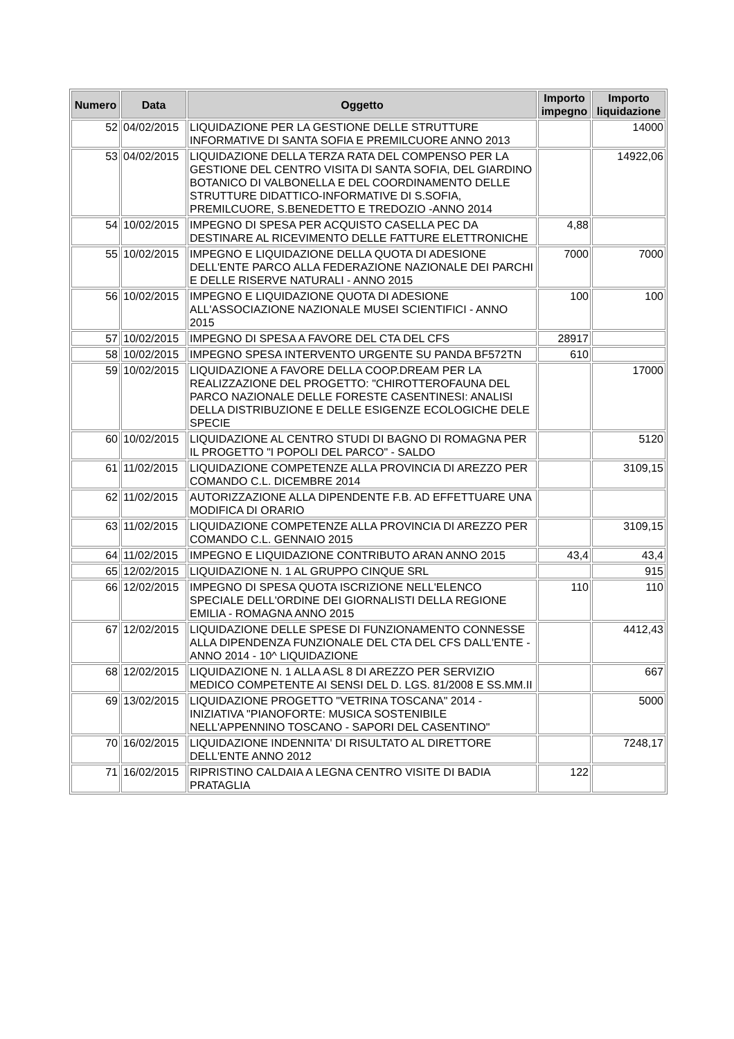| Numero | Data | Oggetto | Importo impegno | Importo liquidazione |
| --- | --- | --- | --- | --- |
| 52 | 04/02/2015 | LIQUIDAZIONE PER LA GESTIONE DELLE STRUTTURE INFORMATIVE DI SANTA SOFIA E PREMILCUORE ANNO 2013 | | 14000 |
| 53 | 04/02/2015 | LIQUIDAZIONE DELLA TERZA RATA DEL COMPENSO PER LA GESTIONE DEL CENTRO VISITA DI SANTA SOFIA, DEL GIARDINO BOTANICO DI VALBONELLA E DEL COORDINAMENTO DELLE STRUTTURE DIDATTICO-INFORMATIVE DI S.SOFIA, PREMILCUORE, S.BENEDETTO E TREDOZIO -ANNO 2014 | | 14922,06 |
| 54 | 10/02/2015 | IMPEGNO DI SPESA PER ACQUISTO CASELLA PEC DA DESTINARE AL RICEVIMENTO DELLE FATTURE ELETTRONICHE | 4,88 | |
| 55 | 10/02/2015 | IMPEGNO E LIQUIDAZIONE DELLA QUOTA DI ADESIONE DELL'ENTE PARCO ALLA FEDERAZIONE NAZIONALE DEI PARCHI E DELLE RISERVE NATURALI - ANNO 2015 | 7000 | 7000 |
| 56 | 10/02/2015 | IMPEGNO E LIQUIDAZIONE QUOTA DI ADESIONE ALL'ASSOCIAZIONE NAZIONALE MUSEI SCIENTIFICI - ANNO 2015 | 100 | 100 |
| 57 | 10/02/2015 | IMPEGNO DI SPESA A FAVORE DEL CTA DEL CFS | 28917 | |
| 58 | 10/02/2015 | IMPEGNO SPESA INTERVENTO URGENTE SU PANDA BF572TN | 610 | |
| 59 | 10/02/2015 | LIQUIDAZIONE A FAVORE DELLA COOP.DREAM PER LA REALIZZAZIONE DEL PROGETTO: "CHIROTTEROFAUNA DEL PARCO NAZIONALE DELLE FORESTE CASENTINESI: ANALISI DELLA DISTRIBUZIONE E DELLE ESIGENZE ECOLOGICHE DELE SPECIE | | 17000 |
| 60 | 10/02/2015 | LIQUIDAZIONE AL CENTRO STUDI DI BAGNO DI ROMAGNA PER IL PROGETTO "I POPOLI DEL PARCO" - SALDO | | 5120 |
| 61 | 11/02/2015 | LIQUIDAZIONE COMPETENZE ALLA PROVINCIA DI AREZZO PER COMANDO C.L. DICEMBRE 2014 | | 3109,15 |
| 62 | 11/02/2015 | AUTORIZZAZIONE ALLA DIPENDENTE F.B. AD EFFETTUARE UNA MODIFICA DI ORARIO | | |
| 63 | 11/02/2015 | LIQUIDAZIONE COMPETENZE ALLA PROVINCIA DI AREZZO PER COMANDO C.L. GENNAIO 2015 | | 3109,15 |
| 64 | 11/02/2015 | IMPEGNO E LIQUIDAZIONE CONTRIBUTO ARAN ANNO 2015 | 43,4 | 43,4 |
| 65 | 12/02/2015 | LIQUIDAZIONE N. 1 AL GRUPPO CINQUE SRL | | 915 |
| 66 | 12/02/2015 | IMPEGNO DI SPESA QUOTA ISCRIZIONE NELL'ELENCO SPECIALE DELL'ORDINE DEI GIORNALISTI DELLA REGIONE EMILIA - ROMAGNA ANNO 2015 | 110 | 110 |
| 67 | 12/02/2015 | LIQUIDAZIONE DELLE SPESE DI FUNZIONAMENTO CONNESSE ALLA DIPENDENZA FUNZIONALE DEL CTA DEL CFS DALL'ENTE - ANNO 2014 - 10^ LIQUIDAZIONE | | 4412,43 |
| 68 | 12/02/2015 | LIQUIDAZIONE N. 1 ALLA ASL 8 DI AREZZO PER SERVIZIO MEDICO COMPETENTE AI SENSI DEL D. LGS. 81/2008 E SS.MM.II | | 667 |
| 69 | 13/02/2015 | LIQUIDAZIONE PROGETTO "VETRINA TOSCANA" 2014 - INIZIATIVA "PIANOFORTE: MUSICA SOSTENIBILE NELL'APPENNINO TOSCANO - SAPORI DEL CASENTINO" | | 5000 |
| 70 | 16/02/2015 | LIQUIDAZIONE INDENNITA' DI RISULTATO AL DIRETTORE DELL'ENTE ANNO 2012 | | 7248,17 |
| 71 | 16/02/2015 | RIPRISTINO CALDAIA A LEGNA CENTRO VISITE DI BADIA PRATAGLIA | 122 | |